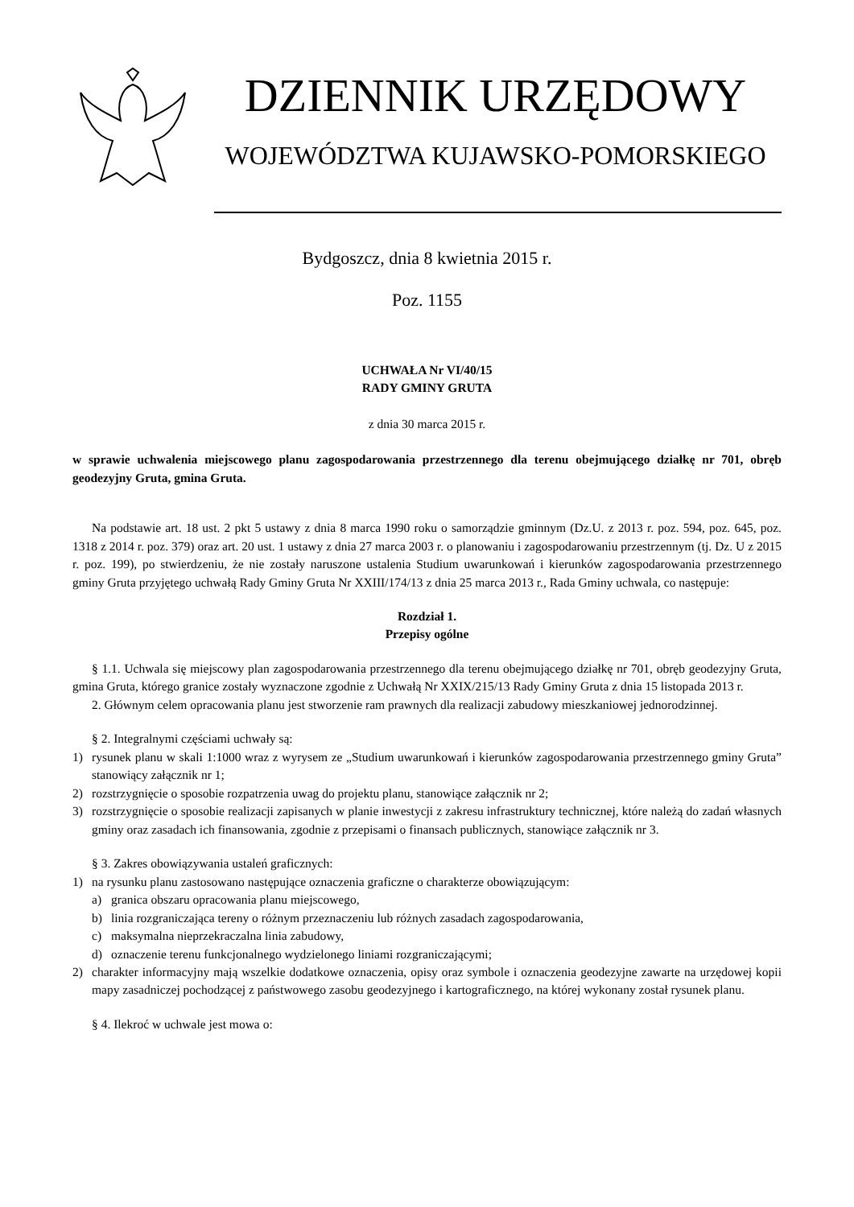DZIENNIK URZĘDOWY
WOJEWÓDZTWA KUJAWSKO-POMORSKIEGO
Bydgoszcz, dnia 8 kwietnia 2015 r.
Poz. 1155
UCHWAŁA Nr VI/40/15
RADY GMINY GRUTA
z dnia 30 marca 2015 r.
w sprawie uchwalenia miejscowego planu zagospodarowania przestrzennego dla terenu obejmującego działkę nr 701, obręb geodezyjny Gruta, gmina Gruta.
Na podstawie art. 18 ust. 2 pkt 5 ustawy z dnia 8 marca 1990 roku o samorządzie gminnym (Dz.U. z 2013 r. poz. 594, poz. 645, poz. 1318 z 2014 r. poz. 379) oraz art. 20 ust. 1 ustawy z dnia 27 marca 2003 r. o planowaniu i zagospodarowaniu przestrzennym (tj. Dz. U z 2015 r. poz. 199), po stwierdzeniu, że nie zostały naruszone ustalenia Studium uwarunkowań i kierunków zagospodarowania przestrzennego gminy Gruta przyjętego uchwałą Rady Gminy Gruta Nr XXIII/174/13 z dnia 25 marca 2013 r., Rada Gminy uchwala, co następuje:
Rozdział 1.
Przepisy ogólne
§ 1.1. Uchwala się miejscowy plan zagospodarowania przestrzennego dla terenu obejmującego działkę nr 701, obręb geodezyjny Gruta, gmina Gruta, którego granice zostały wyznaczone zgodnie z Uchwałą Nr XXIX/215/13 Rady Gminy Gruta z dnia 15 listopada 2013 r.
2. Głównym celem opracowania planu jest stworzenie ram prawnych dla realizacji zabudowy mieszkaniowej jednorodzinnej.
§ 2. Integralnymi częściami uchwały są:
1) rysunek planu w skali 1:1000 wraz z wyrysem ze „Studium uwarunkowań i kierunków zagospodarowania przestrzennego gminy Gruta” stanowiący załącznik nr 1;
2) rozstrzygnięcie o sposobie rozpatrzenia uwag do projektu planu, stanowiące załącznik nr 2;
3) rozstrzygnięcie o sposobie realizacji zapisanych w planie inwestycji z zakresu infrastruktury technicznej, które należą do zadań własnych gminy oraz zasadach ich finansowania, zgodnie z przepisami o finansach publicznych, stanowiące załącznik nr 3.
§ 3. Zakres obowiązywania ustaleń graficznych:
1) na rysunku planu zastosowano następujące oznaczenia graficzne o charakterze obowiązującym:
a) granica obszaru opracowania planu miejscowego,
b) linia rozgraniczająca tereny o różnym przeznaczeniu lub różnych zasadach zagospodarowania,
c) maksymalna nieprzekraczalna linia zabudowy,
d) oznaczenie terenu funkcjonalnego wydzielonego liniami rozgraniczającymi;
2) charakter informacyjny mają wszelkie dodatkowe oznaczenia, opisy oraz symbole i oznaczenia geodezyjne zawarte na urzędowej kopii mapy zasadniczej pochodzącej z państwowego zasobu geodezyjnego i kartograficznego, na której wykonany został rysunek planu.
§ 4. Ilekroć w uchwale jest mowa o: